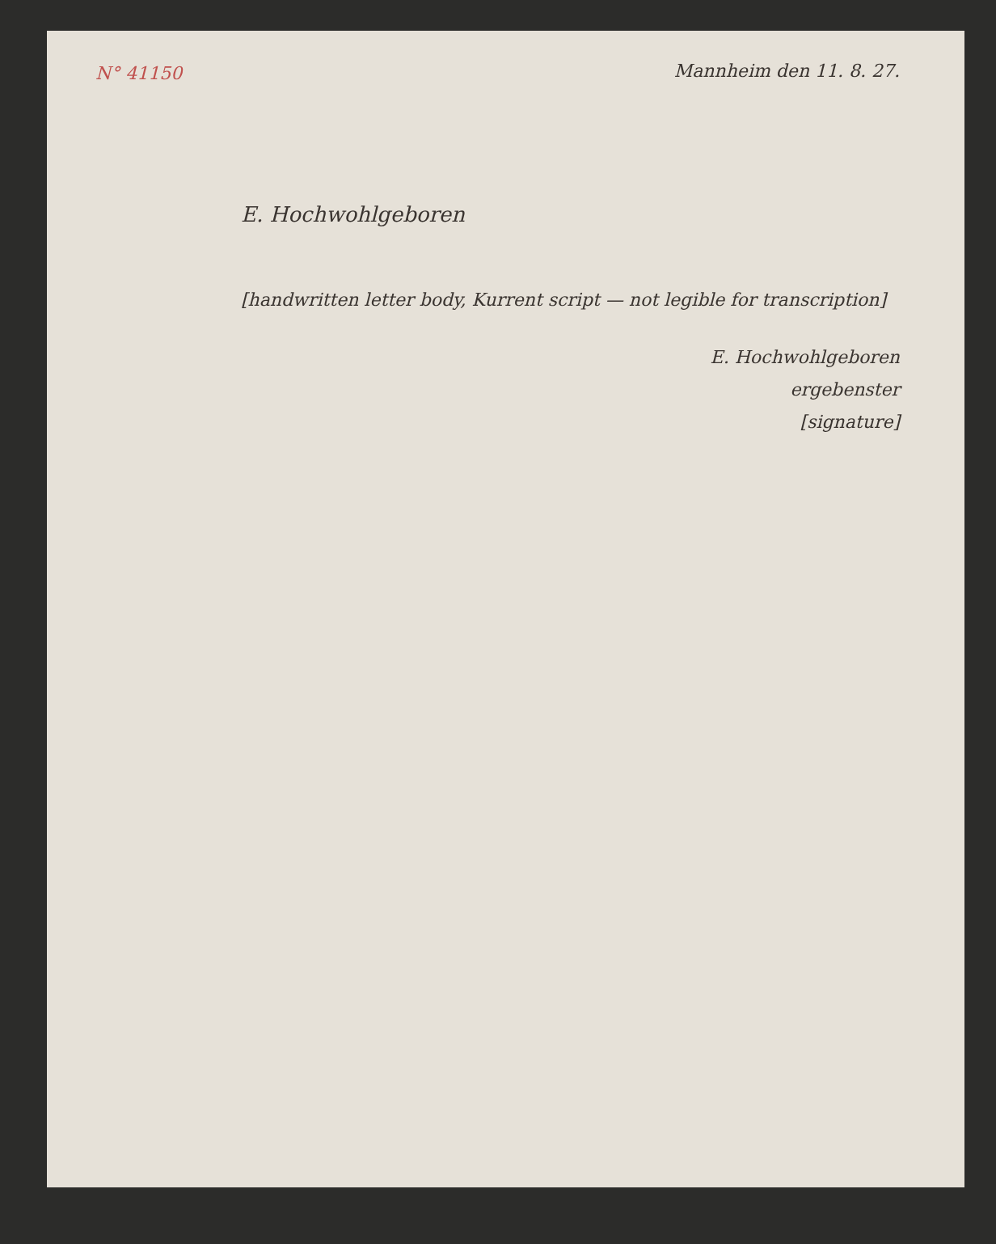N° 41150
Mannheim den 11. 8. 27.
E. Hochwohlgeboren
[handwritten letter body, Kurrent script — not legible for transcription]
E. Hochwohlgeboren
ergebenster
[signature]